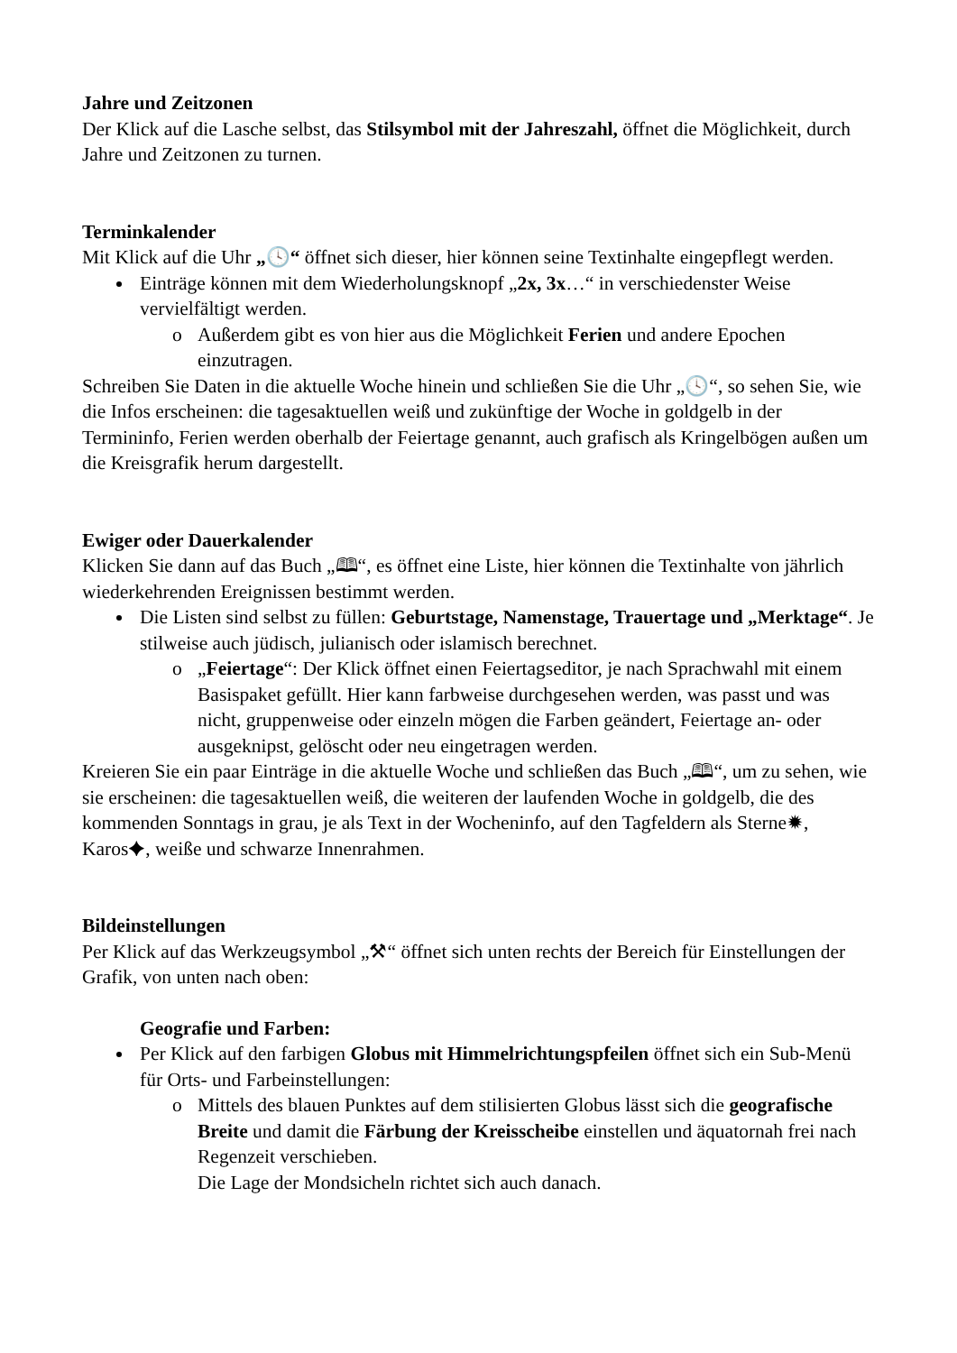Jahre und Zeitzonen
Der Klick auf die Lasche selbst, das Stilsymbol mit der Jahreszahl, öffnet die Möglichkeit, durch Jahre und Zeitzonen zu turnen.
Terminkalender
Mit Klick auf die Uhr „🕓“ öffnet sich dieser, hier können seine Textinhalte eingepflegt werden.
Einträge können mit dem Wiederholungsknopf „2x, 3x…“ in verschiedenster Weise vervielfältigt werden.
o Außerdem gibt es von hier aus die Möglichkeit Ferien und andere Epochen einzutragen.
Schreiben Sie Daten in die aktuelle Woche hinein und schließen Sie die Uhr „🕓“, so sehen Sie, wie die Infos erscheinen: die tagesaktuellen weiß und zukünftige der Woche in goldgelb in der Termininfo, Ferien werden oberhalb der Feiertage genannt, auch grafisch als Kringelbögen außen um die Kreisgrafik herum dargestellt.
Ewiger oder Dauerkalender
Klicken Sie dann auf das Buch „🕮“, es öffnet eine Liste, hier können die Textinhalte von jährlich wiederkehrenden Ereignissen bestimmt werden.
Die Listen sind selbst zu füllen: Geburtstage, Namenstage, Trauertage und „Merktage“. Je stilweise auch jüdisch, julianisch oder islamisch berechnet.
o „Feiertage“: Der Klick öffnet einen Feiertagseditor, je nach Sprachwahl mit einem Basispaket gefüllt. Hier kann farbweise durchgesehen werden, was passt und was nicht, gruppenweise oder einzeln mögen die Farben geändert, Feiertage an- oder ausgeknipst, gelöscht oder neu eingetragen werden.
Kreieren Sie ein paar Einträge in die aktuelle Woche und schließen das Buch „🕮“, um zu sehen, wie sie erscheinen: die tagesaktuellen weiß, die weiteren der laufenden Woche in goldgelb, die des kommenden Sonntags in grau, je als Text in der Wocheninfo, auf den Tagfeldern als Sterne✹, Karos✦, weiße und schwarze Innenrahmen.
Bildeinstellungen
Per Klick auf das Werkzeugsymbol „⚒“ öffnet sich unten rechts der Bereich für Einstellungen der Grafik, von unten nach oben:
Geografie und Farben:
Per Klick auf den farbigen Globus mit Himmelrichtungspfeilen öffnet sich ein Sub-Menü für Orts- und Farbeinstellungen:
o Mittels des blauen Punktes auf dem stilisierten Globus lässt sich die geografische Breite und damit die Färbung der Kreisscheibe einstellen und äquatornah frei nach Regenzeit verschieben.
Die Lage der Mondsicheln richtet sich auch danach.